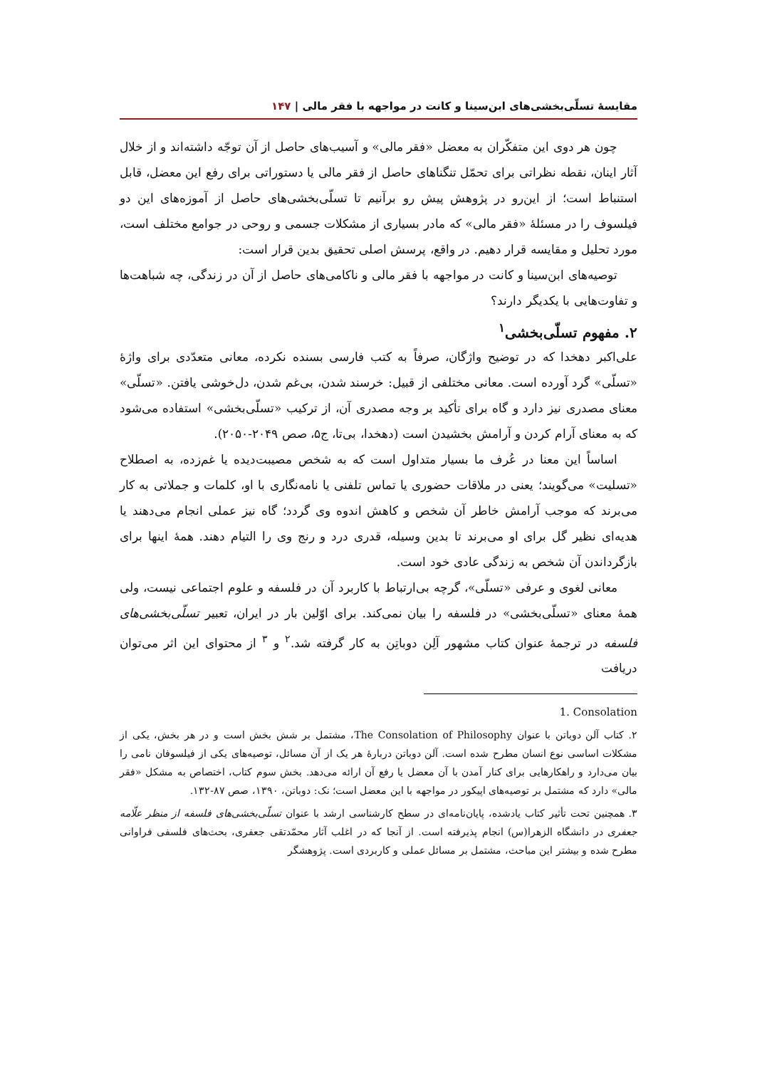مقایسهٔ تسلّی‌بخشی‌های ابن‌سینا و کانت در مواجهه با فقر مالی | ۱۴۷
چون هر دوی این متفکّران به معضل «فقر مالی» و آسیب‌های حاصل از آن توجّه داشته‌اند و از خلال آثار اینان، نقطه نظراتی برای تحمّل تنگناهای حاصل از فقر مالی یا دستوراتی برای رفع این معضل، قابل استنباط است؛ از این‌رو در پژوهش پیش رو برآنیم تا تسلّی‌بخشی‌های حاصل از آموزه‌های این دو فیلسوف را در مسئلهٔ «فقر مالی» که مادر بسیاری از مشکلات جسمی و روحی در جوامع مختلف است، مورد تحلیل و مقایسه قرار دهیم. در واقع، پرسش اصلی تحقیق بدین قرار است:
توصیه‌های ابن‌سینا و کانت در مواجهه با فقر مالی و ناکامی‌های حاصل از آن در زندگی، چه شباهت‌ها و تفاوت‌هایی با یکدیگر دارند؟
۲. مفهوم تسلّی‌بخشی<sup>۱</sup>
علی‌اکبر دهخدا که در توضیح واژگان، صرفاً به کتب فارسی بسنده نکرده، معانی متعدّدی برای واژهٔ «تسلّی» گرد آورده است. معانی مختلفی از قبیل: خرسند شدن، بی‌غم شدن، دل‌خوشی یافتن. «تسلّی» معنای مصدری نیز دارد و گاه برای تأکید بر وجه مصدری آن، از ترکیب «تسلّی‌بخشی» استفاده می‌شود که به معنای آرام کردن و آرامش بخشیدن است (دهخدا، بی‌تا، ج۵، صص ۲۰۴۹-۲۰۵۰).
اساساً این معنا در عُرف ما بسیار متداول است که به شخص مصیبت‌دیده یا غم‌زده، به اصطلاح «تسلیت» می‌گویند؛ یعنی در ملاقات حضوری یا تماس تلفنی یا نامه‌نگاری با او، کلمات و جملاتی به کار می‌برند که موجب آرامش خاطر آن شخص و کاهش اندوه وی گردد؛ گاه نیز عملی انجام می‌دهند یا هدیه‌ای نظیر گل برای او می‌برند تا بدین وسیله، قدری درد و رنج وی را التیام دهند. همهٔ اینها برای بازگرداندن آن شخص به زندگی عادی خود است.
معانی لغوی و عرفی «تسلّی»، گرچه بی‌ارتباط با کاربرد آن در فلسفه و علوم اجتماعی نیست، ولی همهٔ معنای «تسلّی‌بخشی» در فلسفه را بیان نمی‌کند. برای اوّلین بار در ایران، تعبیر تسلّی‌بخشی‌های فلسفه در ترجمهٔ عنوان کتاب مشهور آلِن دوباتِن به کار گرفته شد.<sup>۲</sup> و <sup>۳</sup> از محتوای این اثر می‌توان دریافت
1. Consolation
۲. کتاب آلن دوباتن با عنوان The Consolation of Philosophy، مشتمل بر شش بخش است و در هر بخش، یکی از مشکلات اساسی نوع انسان مطرح شده است. آلن دوباتن دربارهٔ هر یک از آن مسائل، توصیه‌های یکی از فیلسوفان نامی را بیان می‌دارد و راهکارهایی برای کنار آمدن با آن معضل یا رفع آن ارائه می‌دهد. بخش سوم کتاب، اختصاص به مشکل «فقر مالی» دارد که مشتمل بر توصیه‌های اپیکور در مواجهه با این معضل است؛ نک: دوباتن، ۱۳۹۰، صص ۸۷-۱۳۲.
۳. همچنین تحت تأثیر کتاب یادشده، پایان‌نامه‌ای در سطح کارشناسی ارشد با عنوان تسلّی‌بخشی‌های فلسفه از منظر علّامه جعفری در دانشگاه الزهرا(س) انجام پذیرفته است. از آنجا که در اغلب آثار محمّدتقی جعفری، بحث‌های فلسفی فراوانی مطرح شده و بیشتر این مباحث، مشتمل بر مسائل عملی و کاربردی است. پژوهشگر